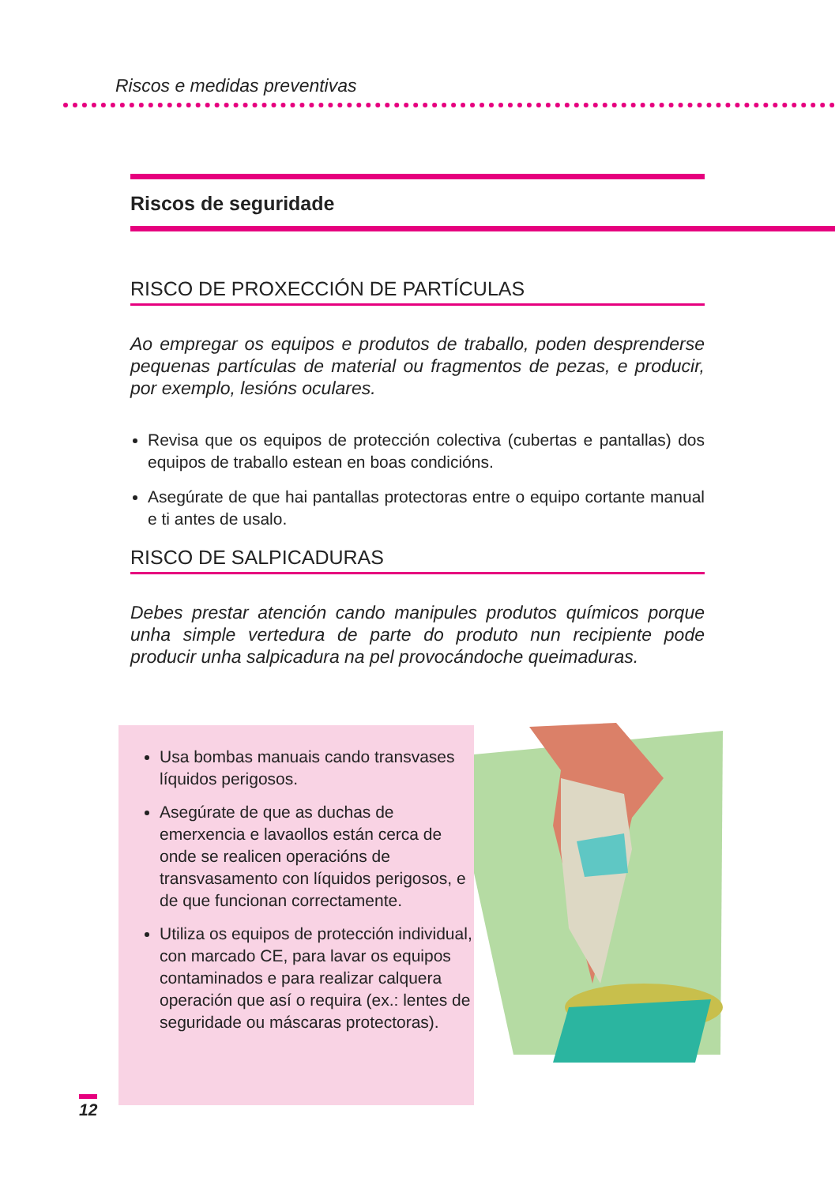Riscos e medidas preventivas
Riscos de seguridade
RISCO DE PROXECCIÓN DE PARTÍCULAS
Ao empregar os equipos e produtos de traballo, poden desprenderse pequenas partículas de material ou fragmentos de pezas, e producir, por exemplo, lesións oculares.
Revisa que os equipos de protección colectiva (cubertas e pantallas) dos equipos de traballo estean en boas condicións.
Asegúrate de que hai pantallas protectoras entre o equipo cortante manual e ti antes de usalo.
RISCO DE SALPICADURAS
Debes prestar atención cando manipules produtos químicos porque unha simple vertedura de parte do produto nun recipiente pode producir unha salpicadura na pel provocándoche queimaduras.
Usa bombas manuais cando transvases líquidos perigosos.
Asegúrate de que as duchas de emerxencia e lavaollos están cerca de onde se realicen operacións de transvasamento con líquidos perigosos, e de que funcionan correctamente.
Utiliza os equipos de protección individual, con marcado CE, para lavar os equipos contaminados e para realizar calquera operación que así o requira (ex.: lentes de seguridade ou máscaras protectoras).
12